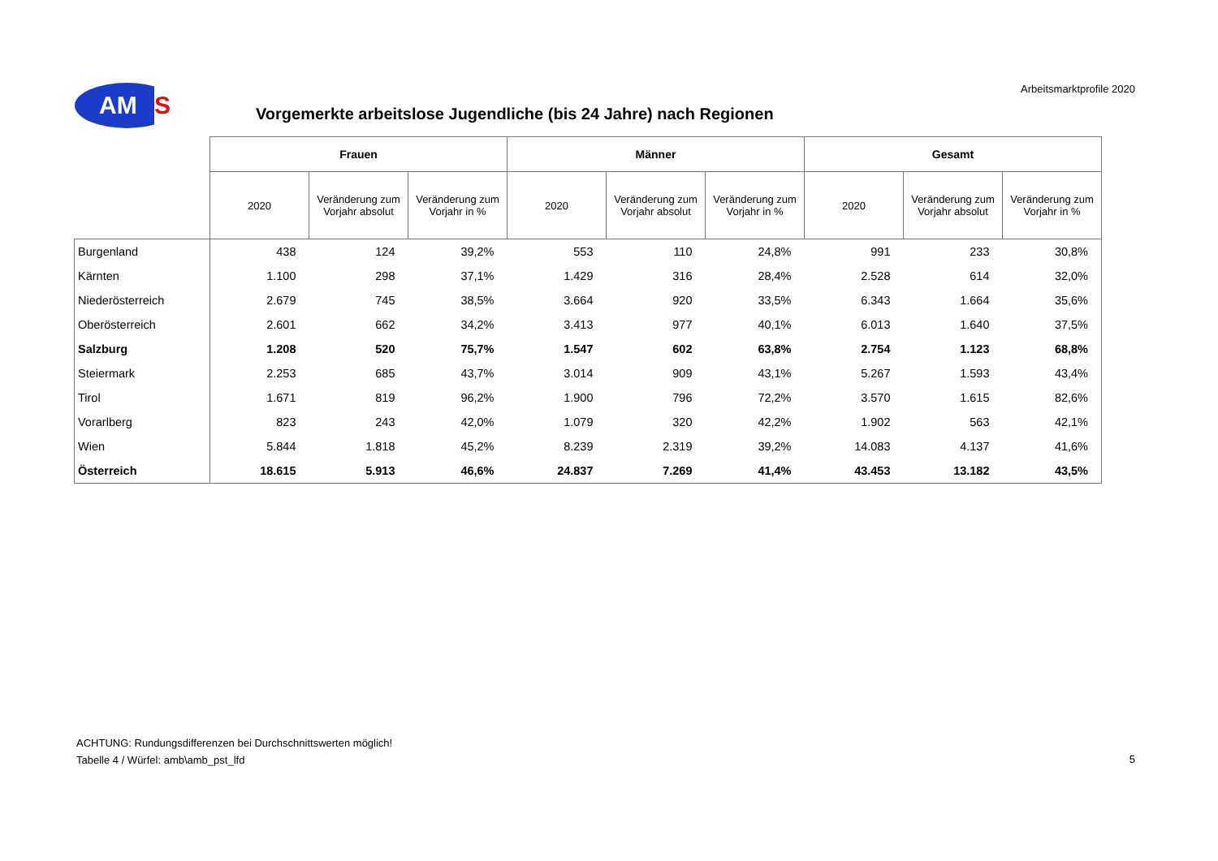AM
S
Vorgemerkte arbeitslose Jugendliche (bis 24 Jahre) nach Regionen
Arbeitsmarktprofile 2020
| | Frauen | | | Männer | | | Gesamt | | |
| | 2020 | Veränderung zum Vorjahr absolut | Veränderung zum Vorjahr in % | 2020 | Veränderung zum Vorjahr absolut | Veränderung zum Vorjahr in % | 2020 | Veränderung zum Vorjahr absolut | Veränderung zum Vorjahr in % |
| Burgenland | 438 | 124 | 39,2% | 553 | 110 | 24,8% | 991 | 233 | 30,8% |
| Kärnten | 1.100 | 298 | 37,1% | 1.429 | 316 | 28,4% | 2.528 | 614 | 32,0% |
| Niederösterreich | 2.679 | 745 | 38,5% | 3.664 | 920 | 33,5% | 6.343 | 1.664 | 35,6% |
| Oberösterreich | 2.601 | 662 | 34,2% | 3.413 | 977 | 40,1% | 6.013 | 1.640 | 37,5% |
| Salzburg | 1.208 | 520 | 75,7% | 1.547 | 602 | 63,8% | 2.754 | 1.123 | 68,8% |
| Steiermark | 2.253 | 685 | 43,7% | 3.014 | 909 | 43,1% | 5.267 | 1.593 | 43,4% |
| Tirol | 1.671 | 819 | 96,2% | 1.900 | 796 | 72,2% | 3.570 | 1.615 | 82,6% |
| Vorarlberg | 823 | 243 | 42,0% | 1.079 | 320 | 42,2% | 1.902 | 563 | 42,1% |
| Wien | 5.844 | 1.818 | 45,2% | 8.239 | 2.319 | 39,2% | 14.083 | 4.137 | 41,6% |
| Österreich | 18.615 | 5.913 | 46,6% | 24.837 | 7.269 | 41,4% | 43.453 | 13.182 | 43,5% |
ACHTUNG: Rundungsdifferenzen bei Durchschnittswerten möglich!
Tabelle 4 / Würfel: amb\amb_pst_lfd
5